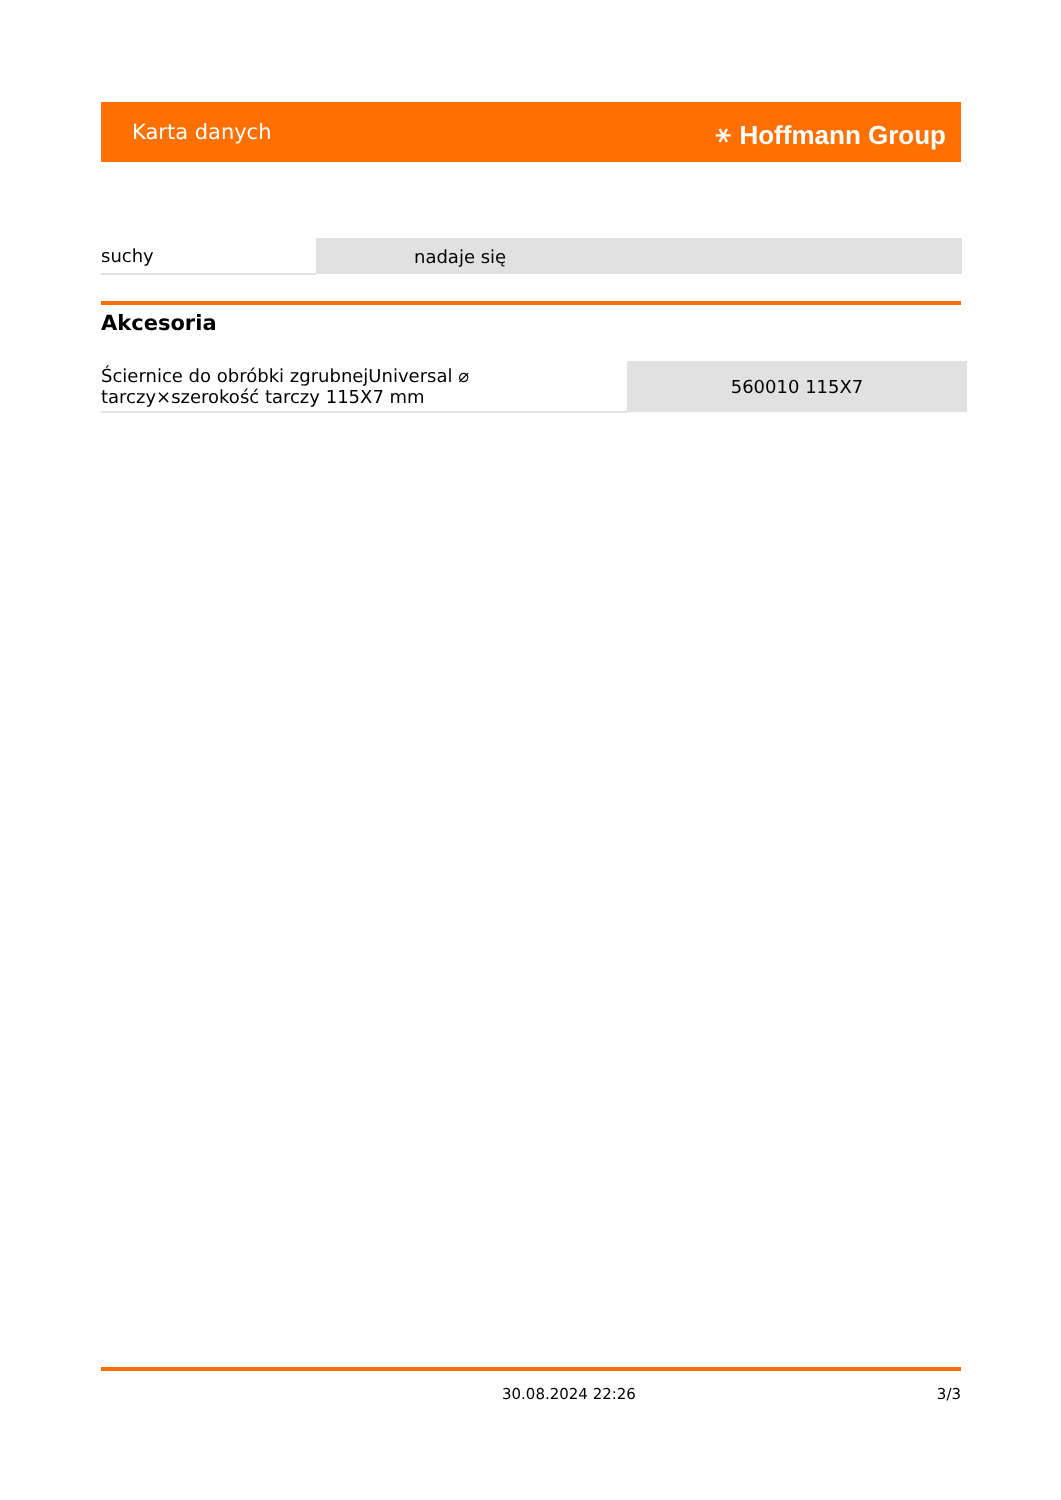Karta danych ⚹ Hoffmann Group
| suchy | nadaje się |
Akcesoria
| Ściernice do obróbki zgrubnejUniversal ⌀ tarczy×szerokość tarczy 115X7 mm | 560010 115X7 |
30.08.2024 22:26 3/3